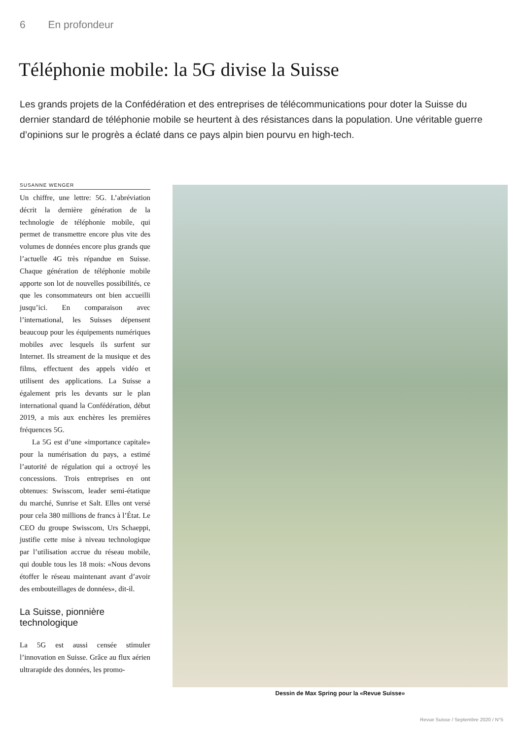6 En profondeur
Téléphonie mobile: la 5G divise la Suisse
Les grands projets de la Confédération et des entreprises de télécommunications pour doter la Suisse du dernier standard de téléphonie mobile se heurtent à des résistances dans la population. Une véritable guerre d’opinions sur le progrès a éclaté dans ce pays alpin bien pourvu en high-tech.
SUSANNE WENGER
Un chiffre, une lettre: 5G. L’abréviation décrit la dernière génération de la technologie de téléphonie mobile, qui permet de transmettre encore plus vite des volumes de données encore plus grands que l’actuelle 4G très répandue en Suisse. Chaque génération de téléphonie mobile apporte son lot de nouvelles possibilités, ce que les consommateurs ont bien accueilli jusqu’ici. En comparaison avec l’international, les Suisses dépensent beaucoup pour les équipements numériques mobiles avec lesquels ils surfent sur Internet. Ils streament de la musique et des films, effectuent des appels vidéo et utilisent des applications. La Suisse a également pris les devants sur le plan international quand la Confédération, début 2019, a mis aux enchères les premières fréquences 5G.
La 5G est d’une «importance capitale» pour la numérisation du pays, a estimé l’autorité de régulation qui a octroyé les concessions. Trois entreprises en ont obtenues: Swisscom, leader semi-étatique du marché, Sunrise et Salt. Elles ont versé pour cela 380 millions de francs à l’État. Le CEO du groupe Swisscom, Urs Schaeppi, justifie cette mise à niveau technologique par l’utilisation accrue du réseau mobile, qui double tous les 18 mois: «Nous devons étoffer le réseau maintenant avant d’avoir des embouteillages de données», dit-il.
La Suisse, pionnière technologique
La 5G est aussi censée stimuler l’innovation en Suisse. Grâce au flux aérien ultrarapide des données, les promo-
Dessin de Max Spring pour la «Revue Suisse»
Revue Suisse / Septembre 2020 / N°5